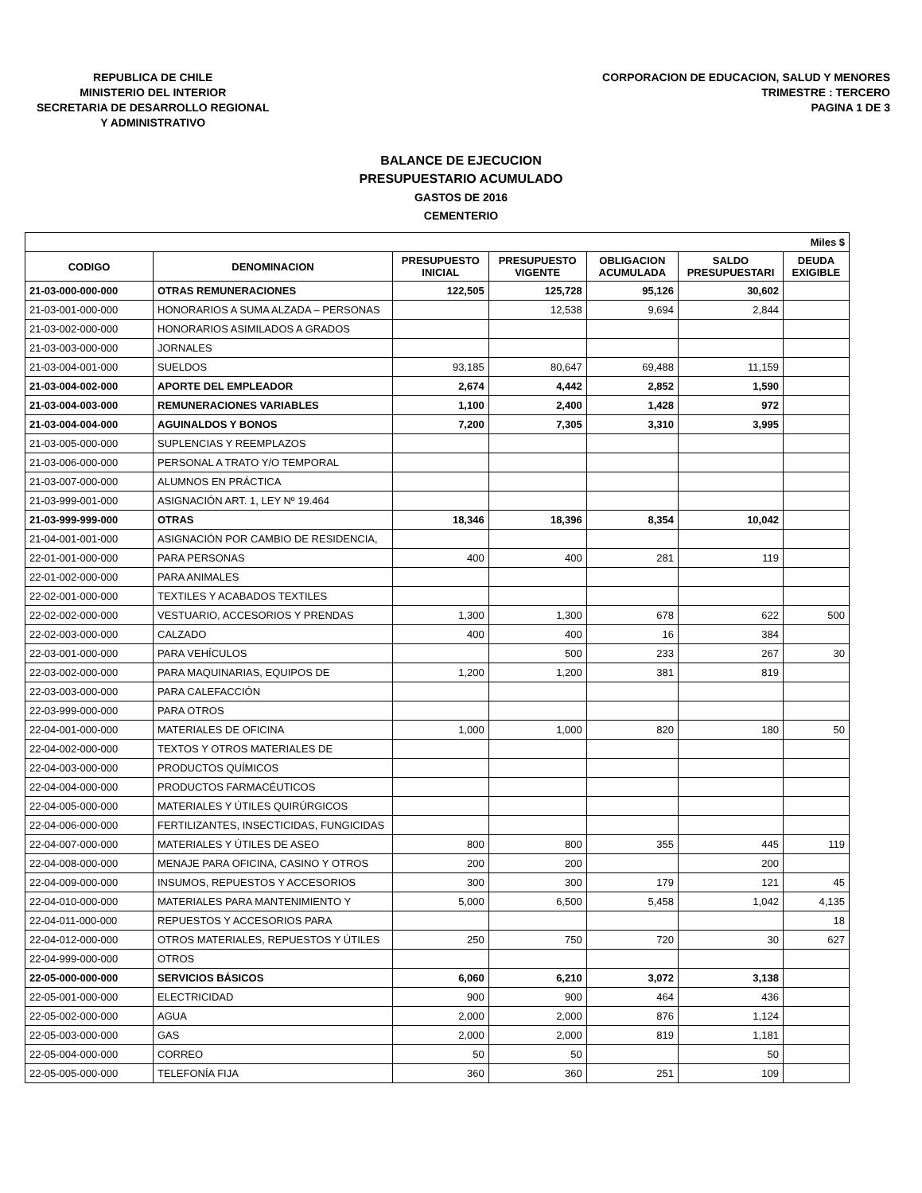REPUBLICA DE CHILE
MINISTERIO DEL INTERIOR
SECRETARIA DE DESARROLLO REGIONAL
Y ADMINISTRATIVO
CORPORACION DE EDUCACION, SALUD Y MENORES
TRIMESTRE : TERCERO
PAGINA 1 DE 3
BALANCE DE EJECUCION
PRESUPUESTARIO ACUMULADO
GASTOS DE 2016
CEMENTERIO
| Miles $ | | | | | | |
| --- | --- | --- | --- | --- | --- | --- |
| CODIGO | DENOMINACION | PRESUPUESTO INICIAL | PRESUPUESTO VIGENTE | OBLIGACION ACUMULADA | SALDO PRESUPUESTARI | DEUDA EXIGIBLE |
| 21-03-000-000-000 | OTRAS REMUNERACIONES | 122,505 | 125,728 | 95,126 | 30,602 | |
| 21-03-001-000-000 | HONORARIOS A SUMA ALZADA – PERSONAS | | 12,538 | 9,694 | 2,844 | |
| 21-03-002-000-000 | HONORARIOS ASIMILADOS A GRADOS | | | | | |
| 21-03-003-000-000 | JORNALES | | | | | |
| 21-03-004-001-000 | SUELDOS | 93,185 | 80,647 | 69,488 | 11,159 | |
| 21-03-004-002-000 | APORTE DEL EMPLEADOR | 2,674 | 4,442 | 2,852 | 1,590 | |
| 21-03-004-003-000 | REMUNERACIONES VARIABLES | 1,100 | 2,400 | 1,428 | 972 | |
| 21-03-004-004-000 | AGUINALDOS Y BONOS | 7,200 | 7,305 | 3,310 | 3,995 | |
| 21-03-005-000-000 | SUPLENCIAS Y REEMPLAZOS | | | | | |
| 21-03-006-000-000 | PERSONAL A TRATO Y/O TEMPORAL | | | | | |
| 21-03-007-000-000 | ALUMNOS EN PRÁCTICA | | | | | |
| 21-03-999-001-000 | ASIGNACIÓN ART. 1, LEY Nº 19.464 | | | | | |
| 21-03-999-999-000 | OTRAS | 18,346 | 18,396 | 8,354 | 10,042 | |
| 21-04-001-001-000 | ASIGNACIÓN POR CAMBIO DE RESIDENCIA, | | | | | |
| 22-01-001-000-000 | PARA PERSONAS | 400 | 400 | 281 | 119 | |
| 22-01-002-000-000 | PARA ANIMALES | | | | | |
| 22-02-001-000-000 | TEXTILES Y ACABADOS TEXTILES | | | | | |
| 22-02-002-000-000 | VESTUARIO, ACCESORIOS Y PRENDAS | 1,300 | 1,300 | 678 | 622 | 500 |
| 22-02-003-000-000 | CALZADO | 400 | 400 | 16 | 384 | |
| 22-03-001-000-000 | PARA VEHÍCULOS | | 500 | 233 | 267 | 30 |
| 22-03-002-000-000 | PARA MAQUINARIAS, EQUIPOS DE | 1,200 | 1,200 | 381 | 819 | |
| 22-03-003-000-000 | PARA CALEFACCIÓN | | | | | |
| 22-03-999-000-000 | PARA OTROS | | | | | |
| 22-04-001-000-000 | MATERIALES DE OFICINA | 1,000 | 1,000 | 820 | 180 | 50 |
| 22-04-002-000-000 | TEXTOS Y OTROS MATERIALES DE | | | | | |
| 22-04-003-000-000 | PRODUCTOS QUÍMICOS | | | | | |
| 22-04-004-000-000 | PRODUCTOS FARMACÉUTICOS | | | | | |
| 22-04-005-000-000 | MATERIALES Y ÚTILES QUIRÚRGICOS | | | | | |
| 22-04-006-000-000 | FERTILIZANTES, INSECTICIDAS, FUNGICIDAS | | | | | |
| 22-04-007-000-000 | MATERIALES Y ÚTILES DE ASEO | 800 | 800 | 355 | 445 | 119 |
| 22-04-008-000-000 | MENAJE PARA OFICINA, CASINO Y OTROS | 200 | 200 | | 200 | |
| 22-04-009-000-000 | INSUMOS, REPUESTOS Y ACCESORIOS | 300 | 300 | 179 | 121 | 45 |
| 22-04-010-000-000 | MATERIALES PARA MANTENIMIENTO Y | 5,000 | 6,500 | 5,458 | 1,042 | 4,135 |
| 22-04-011-000-000 | REPUESTOS Y ACCESORIOS PARA | | | | | 18 |
| 22-04-012-000-000 | OTROS MATERIALES, REPUESTOS Y ÚTILES | 250 | 750 | 720 | 30 | 627 |
| 22-04-999-000-000 | OTROS | | | | | |
| 22-05-000-000-000 | SERVICIOS BÁSICOS | 6,060 | 6,210 | 3,072 | 3,138 | |
| 22-05-001-000-000 | ELECTRICIDAD | 900 | 900 | 464 | 436 | |
| 22-05-002-000-000 | AGUA | 2,000 | 2,000 | 876 | 1,124 | |
| 22-05-003-000-000 | GAS | 2,000 | 2,000 | 819 | 1,181 | |
| 22-05-004-000-000 | CORREO | 50 | 50 | | 50 | |
| 22-05-005-000-000 | TELEFONÍA FIJA | 360 | 360 | 251 | 109 | |